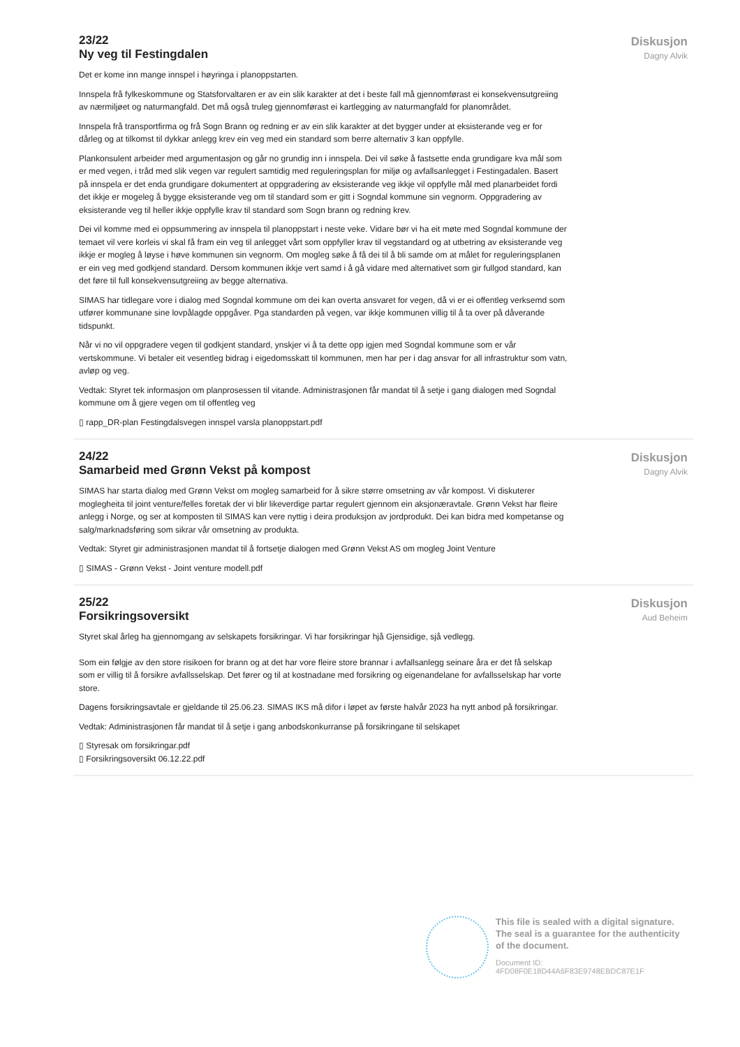23/22
Ny veg til Festingdalen
Det er kome inn mange innspel i høyringa i planoppstarten.
Innspela frå fylkeskommune og Statsforvaltaren er av ein slik karakter at det i beste fall må gjennomførast ei konsekvensutgreiing av nærmiljøet og naturmangfald. Det må også truleg gjennomførast ei kartlegging av naturmangfald for planområdet.
Innspela frå transportfirma og frå Sogn Brann og redning er av ein slik karakter at det bygger under at eksisterande veg er for dårleg og at tilkomst til dykkar anlegg krev ein veg med ein standard som berre alternativ 3 kan oppfylle.
Plankonsulent arbeider med argumentasjon og går no grundig inn i innspela. Dei vil søke å fastsette enda grundigare kva mål som er med vegen, i tråd med slik vegen var regulert samtidig med reguleringsplan for miljø og avfallsanlegget i Festingadalen. Basert på innspela er det enda grundigare dokumentert at oppgradering av eksisterande veg ikkje vil oppfylle mål med planarbeidet fordi det ikkje er mogeleg å bygge eksisterande veg om til standard som er gitt i Sogndal kommune sin vegnorm. Oppgradering av eksisterande veg til heller ikkje oppfylle krav til standard som Sogn brann og redning krev.
Dei vil komme med ei oppsummering av innspela til planoppstart i neste veke. Vidare bør vi ha eit møte med Sogndal kommune der temaet vil vere korleis vi skal få fram ein veg til anlegget vårt som oppfyller krav til vegstandard og at utbetring av eksisterande veg ikkje er mogleg å løyse i høve kommunen sin vegnorm. Om mogleg søke å få dei til å bli samde om at målet for reguleringsplanen er ein veg med godkjend standard. Dersom kommunen ikkje vert samd i å gå vidare med alternativet som gir fullgod standard, kan det føre til full konsekvensutgreiing av begge alternativa.
SIMAS har tidlegare vore i dialog med Sogndal kommune om dei kan overta ansvaret for vegen, då vi er ei offentleg verksemd som utfører kommunane sine lovpålagde oppgåver. Pga standarden på vegen, var ikkje kommunen villig til å ta over på dåverande tidspunkt.
Når vi no vil oppgradere vegen til godkjent standard, ynskjer vi å ta dette opp igjen med Sogndal kommune som er vår vertskommune. Vi betaler eit vesentleg bidrag i eigedomsskatt til kommunen, men har per i dag ansvar for all infrastruktur som vatn, avløp og veg.
Vedtak: Styret tek informasjon om planprosessen til vitande. Administrasjonen får mandat til å setje i gang dialogen med Sogndal kommune om å gjere vegen om til offentleg veg
▯ rapp_DR-plan Festingdalsvegen innspel varsla planoppstart.pdf
Diskusjon
Dagny Alvik
24/22
Samarbeid med Grønn Vekst på kompost
SIMAS har starta dialog med Grønn Vekst om mogleg samarbeid for å sikre større omsetning av vår kompost. Vi diskuterer moglegheita til joint venture/felles foretak der vi blir likeverdige partar regulert gjennom ein aksjonæravtale. Grønn Vekst har fleire anlegg i Norge, og ser at komposten til SIMAS kan vere nyttig i deira produksjon av jordprodukt. Dei kan bidra med kompetanse og salg/marknadsføring som sikrar vår omsetning av produkta.
Vedtak: Styret gir administrasjonen mandat til å fortsetje dialogen med Grønn Vekst AS om mogleg Joint Venture
▯ SIMAS - Grønn Vekst - Joint venture modell.pdf
Diskusjon
Dagny Alvik
25/22
Forsikringsoversikt
Styret skal årleg ha gjennomgang av selskapets forsikringar. Vi har forsikringar hjå Gjensidige, sjå vedlegg.
Som ein følgje av den store risikoen for brann og at det har vore fleire store brannar i avfallsanlegg seinare åra er det få selskap som er villig til å forsikre avfallsselskap. Det fører og til at kostnadane med forsikring og eigenandelane for avfallsselskap har vorte store.
Dagens forsikringsavtale er gjeldande til 25.06.23. SIMAS IKS må difor i løpet av første halvår 2023 ha nytt anbod på forsikringar.
Vedtak: Administrasjonen får mandat til å setje i gang anbodskonkurranse på forsikringane til selskapet
▯ Styresak om forsikringar.pdf
▯ Forsikringsoversikt 06.12.22.pdf
Diskusjon
Aud Beheim
This file is sealed with a digital signature.
The seal is a guarantee for the authenticity
of the document.
Document ID:
4FD08F0E18D44A6F83E9748EBDC87E1F